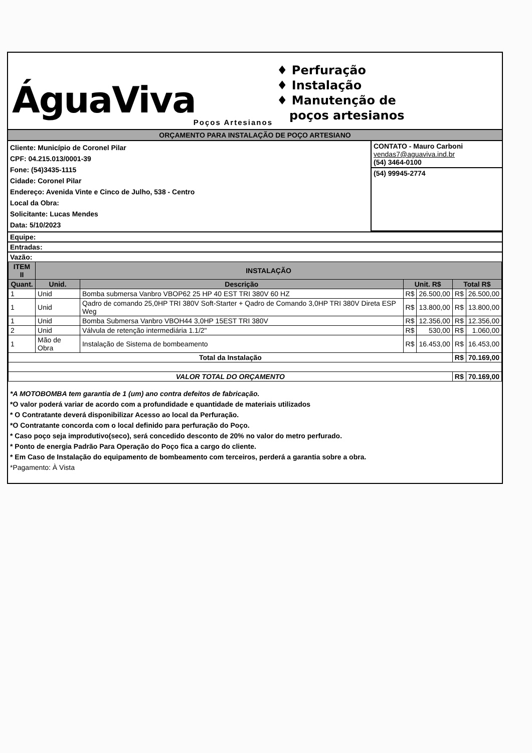ÁguaViva
Poços Artesianos
♦ Perfuração
♦ Instalação
♦ Manutenção de
poços artesianos
ORÇAMENTO PARA INSTALAÇÃO DE POÇO ARTESIANO
Cliente: Município de Coronel Pilar
CPF: 04.215.013/0001-39
Fone: (54)3435-1115
Cidade: Coronel Pilar
Endereço: Avenida Vinte e Cinco de Julho, 538 - Centro
Local da Obra:
Solicitante: Lucas Mendes
Data: 5/10/2023
CONTATO - Mauro Carboni
vendas7@aguaviva.ind.br
(54) 3464-0100
(54) 99945-2774
Equipe:
Entradas:
Vazão:
| ITEM II | INSTALAÇÃO | | | | | |
| --- | --- | --- | --- | --- | --- | --- |
| Quant. | Unid. | Descrição | Unit. R$ | | Total R$ | |
| 1 | Unid | Bomba submersa Vanbro VBOP62 25 HP 40 EST TRI 380V 60 HZ | R$ | 26.500,00 | R$ | 26.500,00 |
| 1 | Unid | Qadro de comando 25,0HP TRI 380V Soft-Starter + Qadro de Comando 3,0HP TRI 380V Direta ESP Weg | R$ | 13.800,00 | R$ | 13.800,00 |
| 1 | Unid | Bomba Submersa Vanbro VBOH44 3,0HP 15EST TRI 380V | R$ | 12.356,00 | R$ | 12.356,00 |
| 2 | Unid | Válvula de retenção intermediária 1.1/2" | R$ | 530,00 | R$ | 1.060,00 |
| 1 | Mão de Obra | Instalação de Sistema de bombeamento | R$ | 16.453,00 | R$ | 16.453,00 |
| Total da Instalação | | | | | R$ | 70.169,00 |
| VALOR TOTAL DO ORÇAMENTO | | | | | R$ | 70.169,00 |
*A MOTOBOMBA tem garantia de 1 (um) ano contra defeitos de fabricação.
*O valor poderá variar de acordo com a profundidade e quantidade de materiais utilizados
* O Contratante deverá disponibilizar Acesso ao local da Perfuração.
*O Contratante concorda com o local definido para perfuração do Poço.
* Caso poço seja improdutivo(seco), será concedido desconto de 20% no valor do metro perfurado.
* Ponto de energia Padrão Para Operação do Poço fica a cargo do cliente.
* Em Caso de Instalação do equipamento de bombeamento com terceiros, perderá a garantia sobre a obra.
*Pagamento: À Vista